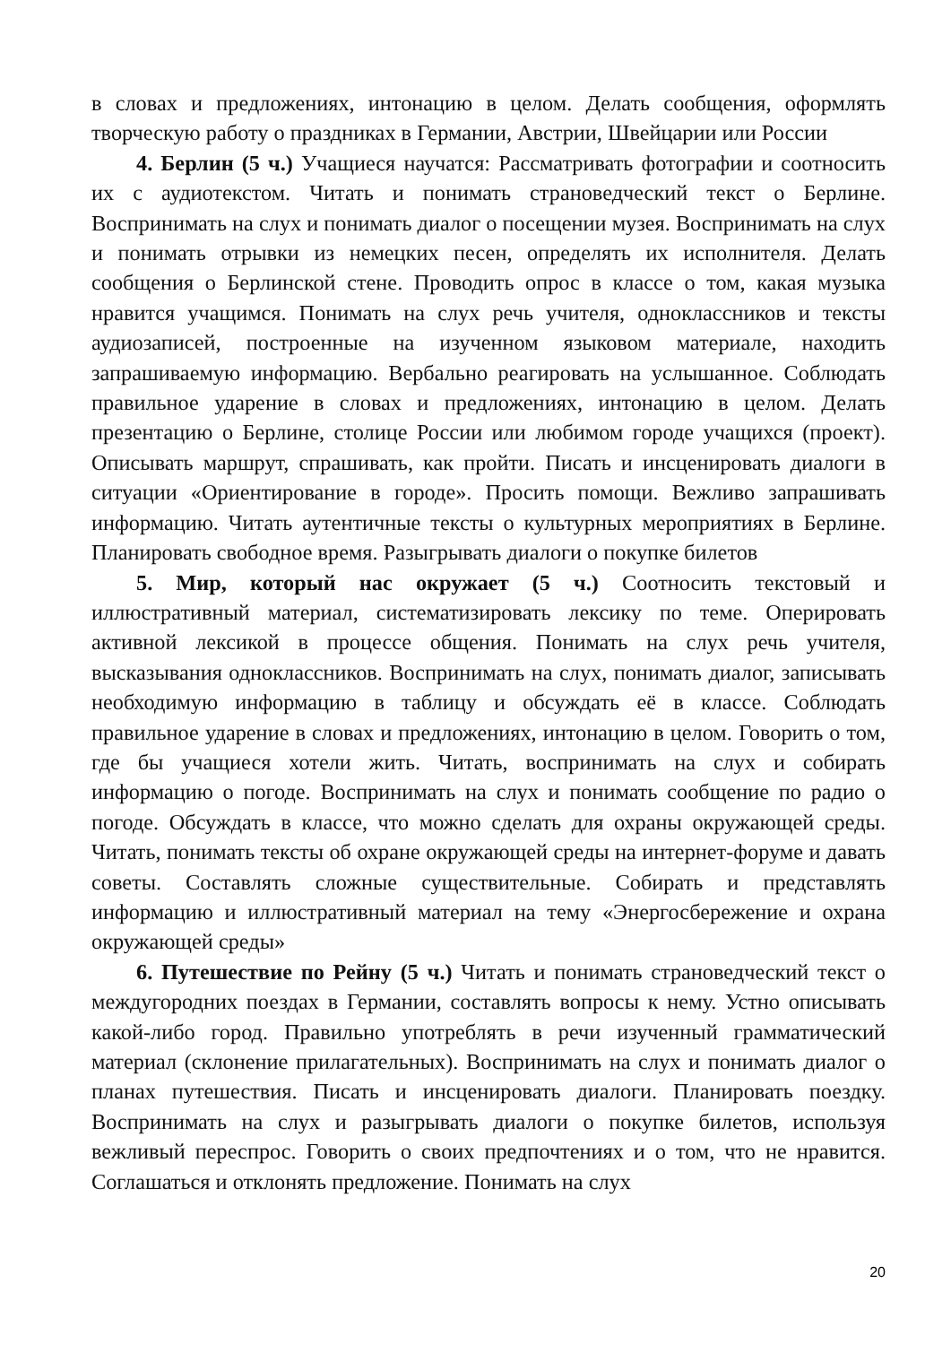в словах и предложениях, интонацию в целом. Делать сообщения, оформлять творческую работу о праздниках в Германии, Австрии, Швейцарии или России
4. Берлин (5 ч.) Учащиеся научатся: Рассматривать фотографии и соотносить их с аудиотекстом. Читать и понимать страноведческий текст о Берлине. Воспринимать на слух и понимать диалог о посещении музея. Воспринимать на слух и понимать отрывки из немецких песен, определять их исполнителя. Делать сообщения о Берлинской стене. Проводить опрос в классе о том, какая музыка нравится учащимся. Понимать на слух речь учителя, одноклассников и тексты аудиозаписей, построенные на изученном языковом материале, находить запрашиваемую информацию. Вербально реагировать на услышанное. Соблюдать правильное ударение в словах и предложениях, интонацию в целом. Делать презентацию о Берлине, столице России или любимом городе учащихся (проект). Описывать маршрут, спрашивать, как пройти. Писать и инсценировать диалоги в ситуации «Ориентирование в городе». Просить помощи. Вежливо запрашивать информацию. Читать аутентичные тексты о культурных мероприятиях в Берлине. Планировать свободное время. Разыгрывать диалоги о покупке билетов
5. Мир, который нас окружает (5 ч.) Соотносить текстовый и иллюстративный материал, систематизировать лексику по теме. Оперировать активной лексикой в процессе общения. Понимать на слух речь учителя, высказывания одноклассников. Воспринимать на слух, понимать диалог, записывать необходимую информацию в таблицу и обсуждать её в классе. Соблюдать правильное ударение в словах и предложениях, интонацию в целом. Говорить о том, где бы учащиеся хотели жить. Читать, воспринимать на слух и собирать информацию о погоде. Воспринимать на слух и понимать сообщение по радио о погоде. Обсуждать в классе, что можно сделать для охраны окружающей среды. Читать, понимать тексты об охране окружающей среды на интернет-форуме и давать советы. Составлять сложные существительные. Собирать и представлять информацию и иллюстративный материал на тему «Энергосбережение и охрана окружающей среды»
6. Путешествие по Рейну (5 ч.) Читать и понимать страноведческий текст о междугородних поездах в Германии, составлять вопросы к нему. Устно описывать какой-либо город. Правильно употреблять в речи изученный грамматический материал (склонение прилагательных). Воспринимать на слух и понимать диалог о планах путешествия. Писать и инсценировать диалоги. Планировать поездку. Воспринимать на слух и разыгрывать диалоги о покупке билетов, используя вежливый переспрос. Говорить о своих предпочтениях и о том, что не нравится. Соглашаться и отклонять предложение. Понимать на слух
20